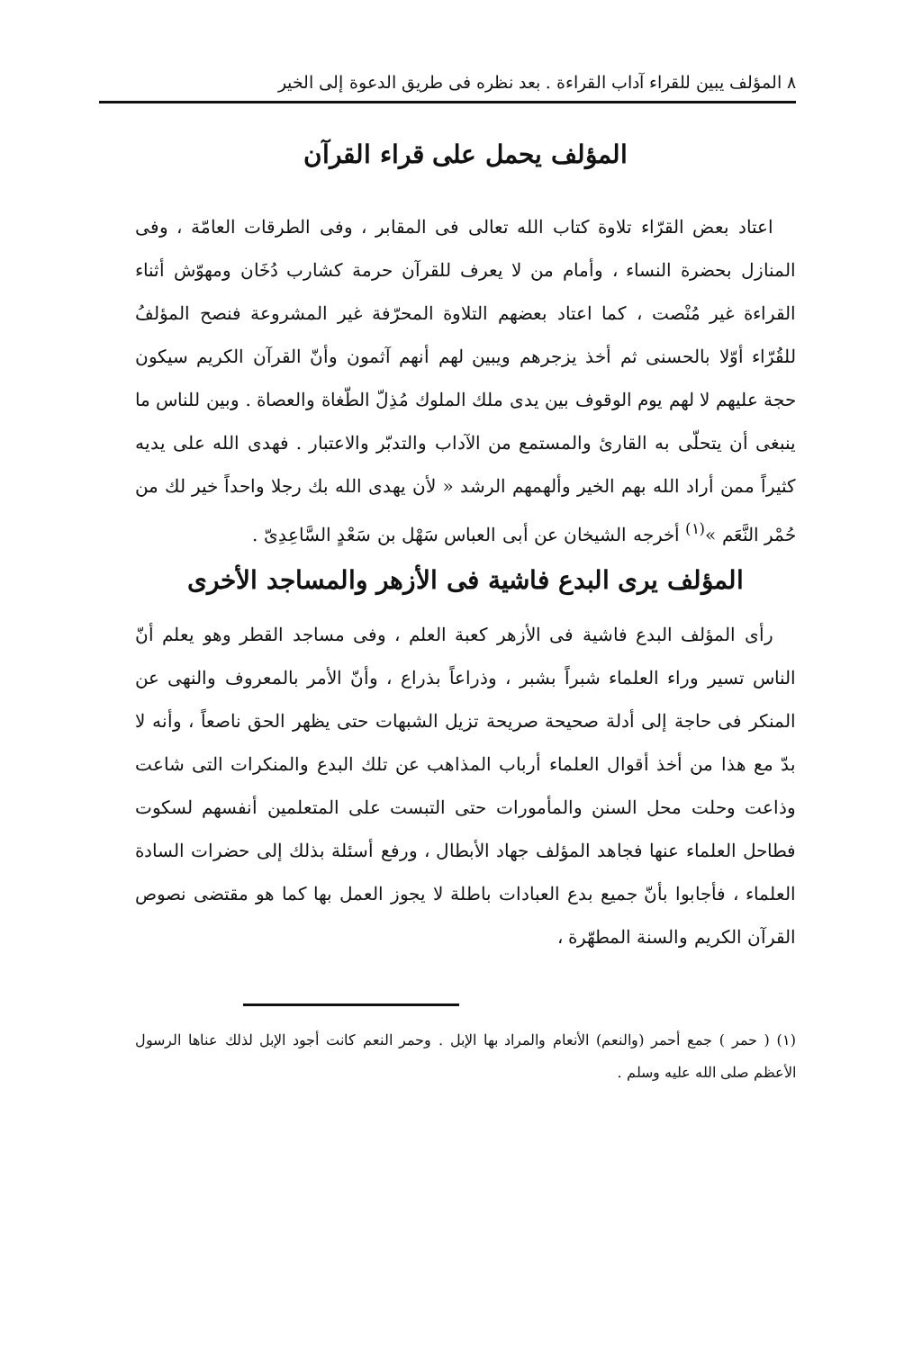٨ المؤلف يبين للقراء آداب القراءة . بعد نظره فى طريق الدعوة إلى الخير
المؤلف يحمل على قراء القرآن
اعتاد بعض القرّاء تلاوة كتاب الله تعالى فى المقابر ، وفى الطرقات العامّة ، وفى المنازل بحضرة النساء ، وأمام من لا يعرف للقرآن حرمة كشارب دُخَان ومهوّش أثناء القراءة غير مُنْصت ، كما اعتاد بعضهم التلاوة المحرّفة غير المشروعة فنصح المؤلفُ للقُرّاء أوّلا بالحسنى ثم أخذ يزجرهم ويبين لهم أنهم آثمون وأنّ القرآن الكريم سيكون حجة عليهم لا لهم يوم الوقوف بين يدى ملك الملوك مُذِلّ الطّغاة والعصاة . وبين للناس ما ينبغى أن يتحلّى به القارئ والمستمع من الآداب والتدبّر والاعتبار . فهدى الله على يديه كثيراً ممن أراد الله بهم الخير وألهمهم الرشد « لأن يهدى الله بك رجلا واحداً خير لك من حُمْر النَّعَم »<sup>(١)</sup> أخرجه الشيخان عن أبى العباس سَهْل بن سَعْدٍ السَّاعِدِىّ .
المؤلف يرى البدع فاشية فى الأزهر والمساجد الأخرى
رأى المؤلف البدع فاشية فى الأزهر كعبة العلم ، وفى مساجد القطر وهو يعلم أنّ الناس تسير وراء العلماء شبراً بشبر ، وذراعاً بذراع ، وأنّ الأمر بالمعروف والنهى عن المنكر فى حاجة إلى أدلة صحيحة صريحة تزيل الشبهات حتى يظهر الحق ناصعاً ، وأنه لا بدّ مع هذا من أخذ أقوال العلماء أرباب المذاهب عن تلك البدع والمنكرات التى شاعت وذاعت وحلت محل السنن والمأمورات حتى التبست على المتعلمين أنفسهم لسكوت فطاحل العلماء عنها فجاهد المؤلف جهاد الأبطال ، ورفع أسئلة بذلك إلى حضرات السادة العلماء ، فأجابوا بأنّ جميع بدع العبادات باطلة لا يجوز العمل بها كما هو مقتضى نصوص القرآن الكريم والسنة المطهّرة ،
(١) ( حمر ) جمع أحمر (والنعم) الأنعام والمراد بها الإبل . وحمر النعم كانت أجود الإبل لذلك عناها الرسول الأعظم صلى الله عليه وسلم .